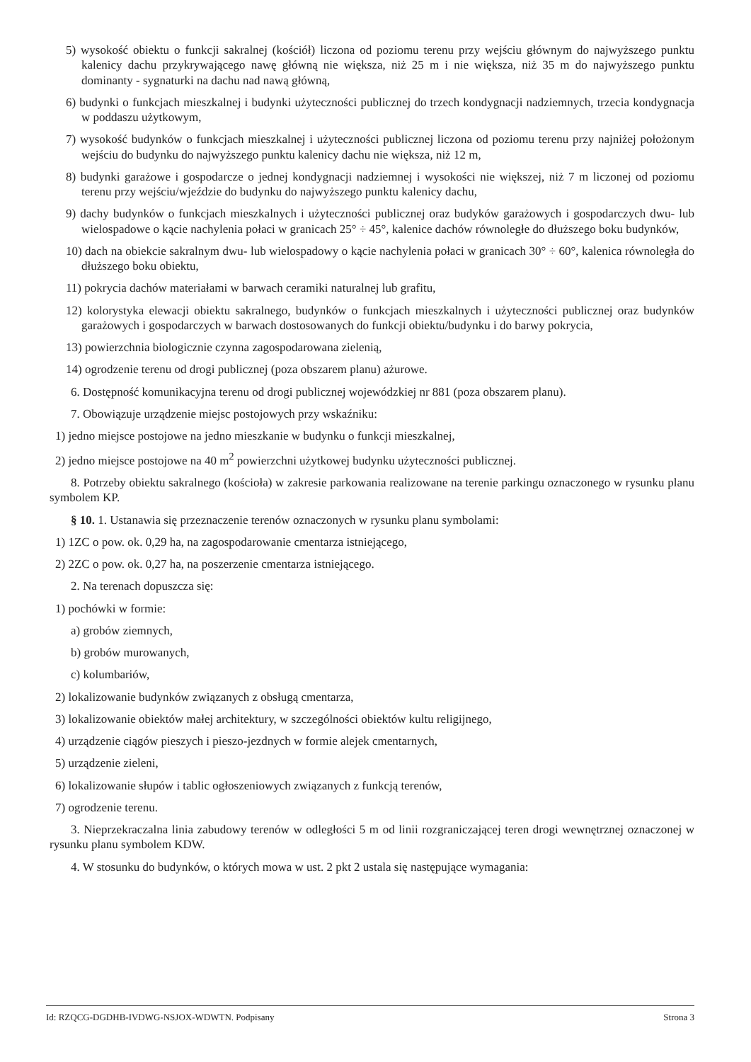5) wysokość obiektu o funkcji sakralnej (kościół) liczona od poziomu terenu przy wejściu głównym do najwyższego punktu kalenicy dachu przykrywającego nawę główną nie większa, niż 25 m i nie większa, niż 35 m do najwyższego punktu dominanty - sygnaturki na dachu nad nawą główną,
6) budynki o funkcjach mieszkalnej i budynki użyteczności publicznej do trzech kondygnacji nadziemnych, trzecia kondygnacja w poddaszu użytkowym,
7) wysokość budynków o funkcjach mieszkalnej i użyteczności publicznej liczona od poziomu terenu przy najniżej położonym wejściu do budynku do najwyższego punktu kalenicy dachu nie większa, niż 12 m,
8) budynki garażowe i gospodarcze o jednej kondygnacji nadziemnej i wysokości nie większej, niż 7 m liczonej od poziomu terenu przy wejściu/wjeździe do budynku do najwyższego punktu kalenicy dachu,
9) dachy budynków o funkcjach mieszkalnych i użyteczności publicznej oraz budyków garażowych i gospodarczych dwu- lub wielospadowe o kącie nachylenia połaci w granicach 25° ÷ 45°, kalenice dachów równoległe do dłuższego boku budynków,
10) dach na obiekcie sakralnym dwu- lub wielospadowy o kącie nachylenia połaci w granicach 30° ÷ 60°, kalenica równoległa do dłuższego boku obiektu,
11) pokrycia dachów materiałami w barwach ceramiki naturalnej lub grafitu,
12) kolorystyka elewacji obiektu sakralnego, budynków o funkcjach mieszkalnych i użyteczności publicznej oraz budynków garażowych i gospodarczych w barwach dostosowanych do funkcji obiektu/budynku i do barwy pokrycia,
13) powierzchnia biologicznie czynna zagospodarowana zielenią,
14) ogrodzenie terenu od drogi publicznej (poza obszarem planu) ażurowe.
6. Dostępność komunikacyjna terenu od drogi publicznej wojewódzkiej nr 881 (poza obszarem planu).
7. Obowiązuje urządzenie miejsc postojowych przy wskaźniku:
1) jedno miejsce postojowe na jedno mieszkanie w budynku o funkcji mieszkalnej,
2) jedno miejsce postojowe na 40 m<sup>2</sup> powierzchni użytkowej budynku użyteczności publicznej.
8. Potrzeby obiektu sakralnego (kościoła) w zakresie parkowania realizowane na terenie parkingu oznaczonego w rysunku planu symbolem KP.
§ 10. 1. Ustanawia się przeznaczenie terenów oznaczonych w rysunku planu symbolami:
1) 1ZC o pow. ok. 0,29 ha, na zagospodarowanie cmentarza istniejącego,
2) 2ZC o pow. ok. 0,27 ha, na poszerzenie cmentarza istniejącego.
2. Na terenach dopuszcza się:
1) pochówki w formie:
a) grobów ziemnych,
b) grobów murowanych,
c) kolumbariów,
2) lokalizowanie budynków związanych z obsługą cmentarza,
3) lokalizowanie obiektów małej architektury, w szczególności obiektów kultu religijnego,
4) urządzenie ciągów pieszych i pieszo-jezdnych w formie alejek cmentarnych,
5) urządzenie zieleni,
6) lokalizowanie słupów i tablic ogłoszeniowych związanych z funkcją terenów,
7) ogrodzenie terenu.
3. Nieprzekraczalna linia zabudowy terenów w odległości 5 m od linii rozgraniczającej teren drogi wewnętrznej oznaczonej w rysunku planu symbolem KDW.
4. W stosunku do budynków, o których mowa w ust. 2 pkt 2 ustala się następujące wymagania:
Id: RZQCG-DGDHB-IVDWG-NSJOX-WDWTN. Podpisany Strona 3